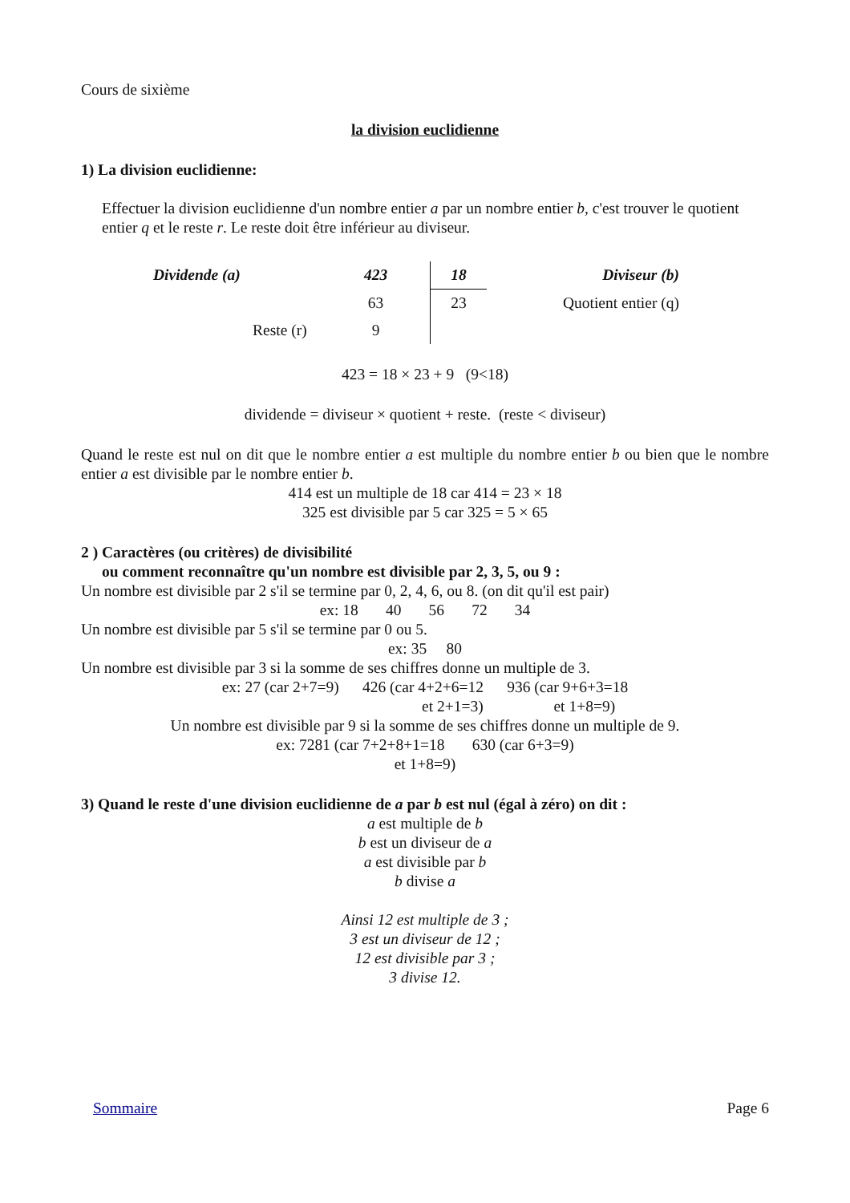Cours de sixième
la division euclidienne
1) La division euclidienne:
Effectuer la division euclidienne d'un nombre entier a par un nombre entier b, c'est trouver le quotient entier q et le reste r. Le reste doit être inférieur au diviseur.
| Dividende (a) | 423 | 18 | Diviseur (b) |
| | 63 | 23 | Quotient entier (q) |
| Reste (r) | 9 | | |
423 = 18 × 23 + 9 (9<18)
dividende = diviseur × quotient + reste. (reste < diviseur)
Quand le reste est nul on dit que le nombre entier a est multiple du nombre entier b ou bien que le nombre entier a est divisible par le nombre entier b.
414 est un multiple de 18 car 414 = 23 × 18
325 est divisible par 5 car 325 = 5 × 65
2 ) Caractères (ou critères) de divisibilité
ou comment reconnaître qu'un nombre est divisible par 2, 3, 5, ou 9 :
Un nombre est divisible par 2 s'il se termine par 0, 2, 4, 6, ou 8. (on dit qu'il est pair)
ex: 18 40 56 72 34
Un nombre est divisible par 5 s'il se termine par 0 ou 5.
ex: 35 80
Un nombre est divisible par 3 si la somme de ses chiffres donne un multiple de 3.
ex: 27 (car 2+7=9) 426 (car 4+2+6=12 936 (car 9+6+3=18
et 2+1=3) et 1+8=9)
Un nombre est divisible par 9 si la somme de ses chiffres donne un multiple de 9.
ex: 7281 (car 7+2+8+1=18 630 (car 6+3=9)
et 1+8=9)
3) Quand le reste d'une division euclidienne de a par b est nul (égal à zéro) on dit :
a est multiple de b
b est un diviseur de a
a est divisible par b
b divise a
Ainsi 12 est multiple de 3 ;
3 est un diviseur de 12 ;
12 est divisible par 3 ;
3 divise 12.
Sommaire Page 6